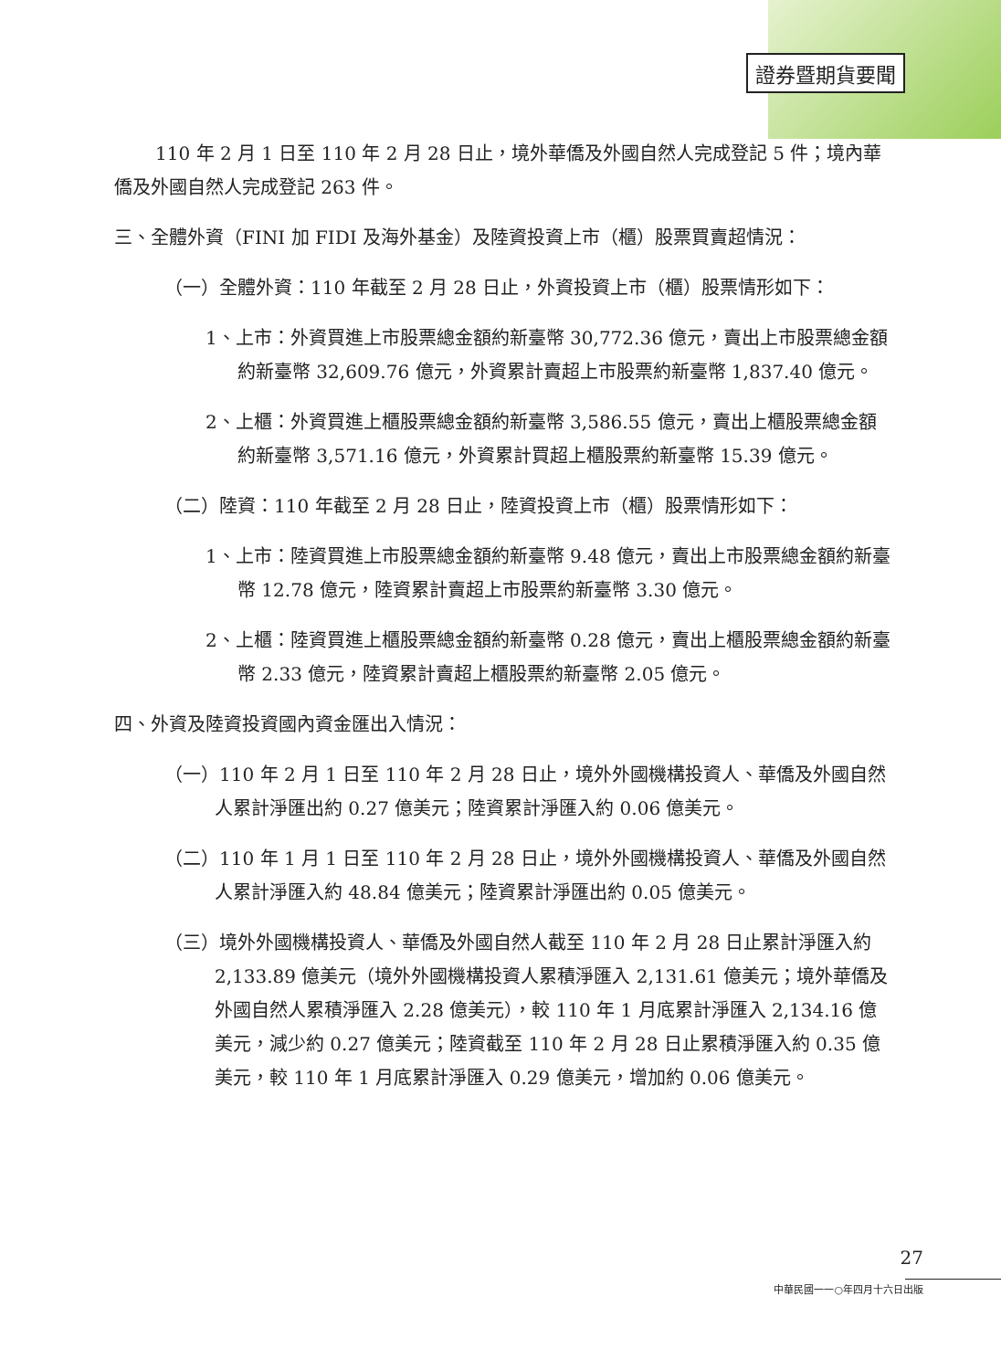證券暨期貨要聞
110 年 2 月 1 日至 110 年 2 月 28 日止，境外華僑及外國自然人完成登記 5 件；境內華僑及外國自然人完成登記 263 件。
三、全體外資（FINI 加 FIDI 及海外基金）及陸資投資上市（櫃）股票買賣超情況：
（一）全體外資：110 年截至 2 月 28 日止，外資投資上市（櫃）股票情形如下：
1、上市：外資買進上市股票總金額約新臺幣 30,772.36 億元，賣出上市股票總金額約新臺幣 32,609.76 億元，外資累計賣超上市股票約新臺幣 1,837.40 億元。
2、上櫃：外資買進上櫃股票總金額約新臺幣 3,586.55 億元，賣出上櫃股票總金額約新臺幣 3,571.16 億元，外資累計買超上櫃股票約新臺幣 15.39 億元。
（二）陸資：110 年截至 2 月 28 日止，陸資投資上市（櫃）股票情形如下：
1、上市：陸資買進上市股票總金額約新臺幣 9.48 億元，賣出上市股票總金額約新臺幣 12.78 億元，陸資累計賣超上市股票約新臺幣 3.30 億元。
2、上櫃：陸資買進上櫃股票總金額約新臺幣 0.28 億元，賣出上櫃股票總金額約新臺幣 2.33 億元，陸資累計賣超上櫃股票約新臺幣 2.05 億元。
四、外資及陸資投資國內資金匯出入情況：
（一）110 年 2 月 1 日至 110 年 2 月 28 日止，境外外國機構投資人、華僑及外國自然人累計淨匯出約 0.27 億美元；陸資累計淨匯入約 0.06 億美元。
（二）110 年 1 月 1 日至 110 年 2 月 28 日止，境外外國機構投資人、華僑及外國自然人累計淨匯入約 48.84 億美元；陸資累計淨匯出約 0.05 億美元。
（三）境外外國機構投資人、華僑及外國自然人截至 110 年 2 月 28 日止累計淨匯入約 2,133.89 億美元（境外外國機構投資人累積淨匯入 2,131.61 億美元；境外華僑及外國自然人累積淨匯入 2.28 億美元），較 110 年 1 月底累計淨匯入 2,134.16 億美元，減少約 0.27 億美元；陸資截至 110 年 2 月 28 日止累積淨匯入約 0.35 億美元，較 110 年 1 月底累計淨匯入 0.29 億美元，增加約 0.06 億美元。
27
中華民國一一○年四月十六日出版